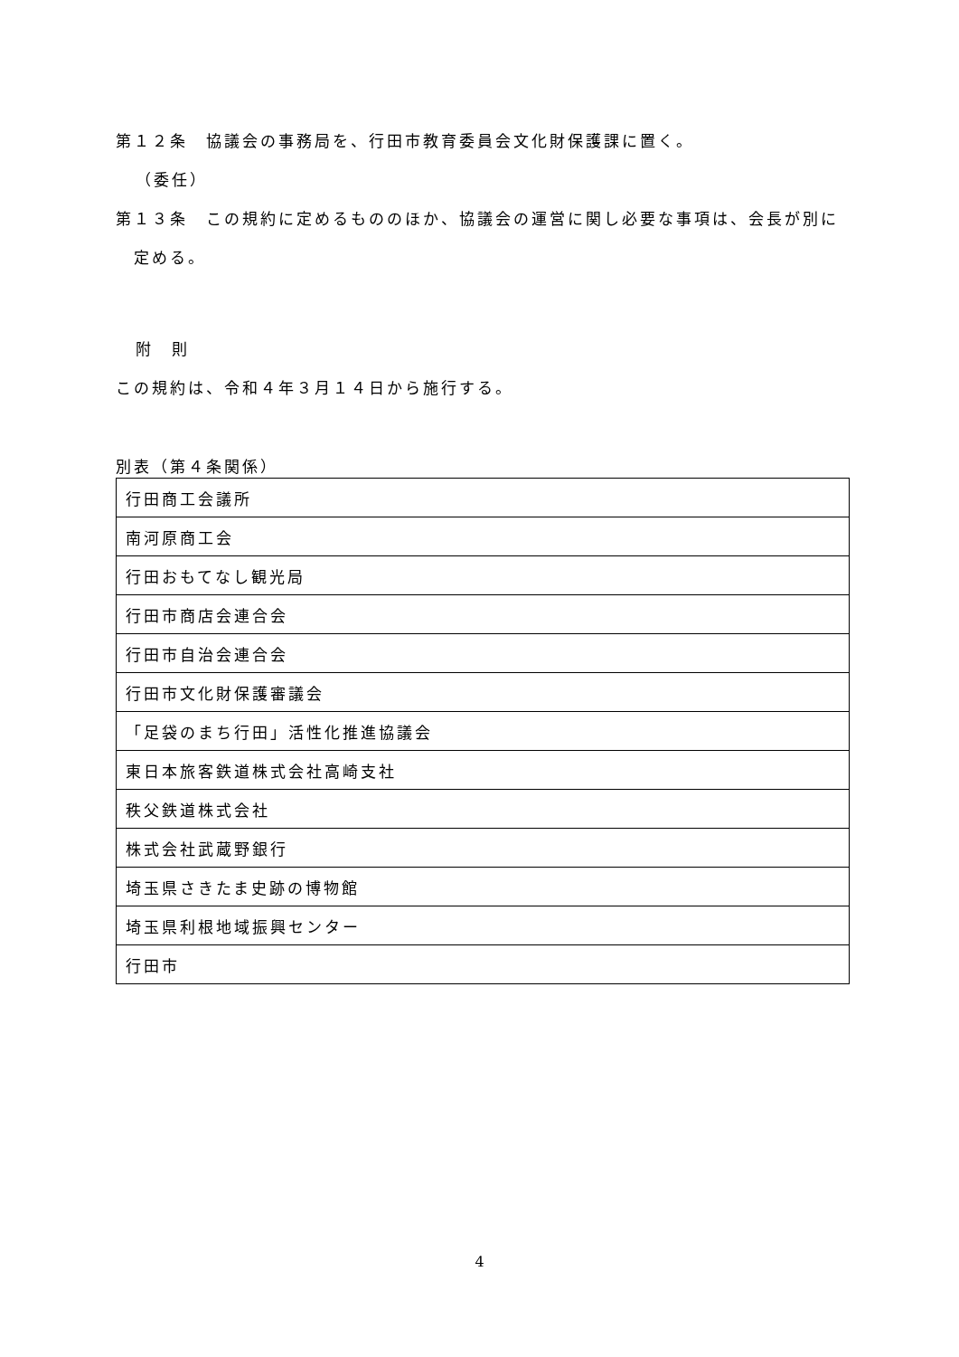第１２条　協議会の事務局を、行田市教育委員会文化財保護課に置く。
（委任）
第１３条　この規約に定めるもののほか、協議会の運営に関し必要な事項は、会長が別に定める。
附　則
この規約は、令和４年３月１４日から施行する。
別表（第４条関係）
| 行田商工会議所 |
| 南河原商工会 |
| 行田おもてなし観光局 |
| 行田市商店会連合会 |
| 行田市自治会連合会 |
| 行田市文化財保護審議会 |
| 「足袋のまち行田」活性化推進協議会 |
| 東日本旅客鉄道株式会社高崎支社 |
| 秩父鉄道株式会社 |
| 株式会社武蔵野銀行 |
| 埼玉県さきたま史跡の博物館 |
| 埼玉県利根地域振興センター |
| 行田市 |
4